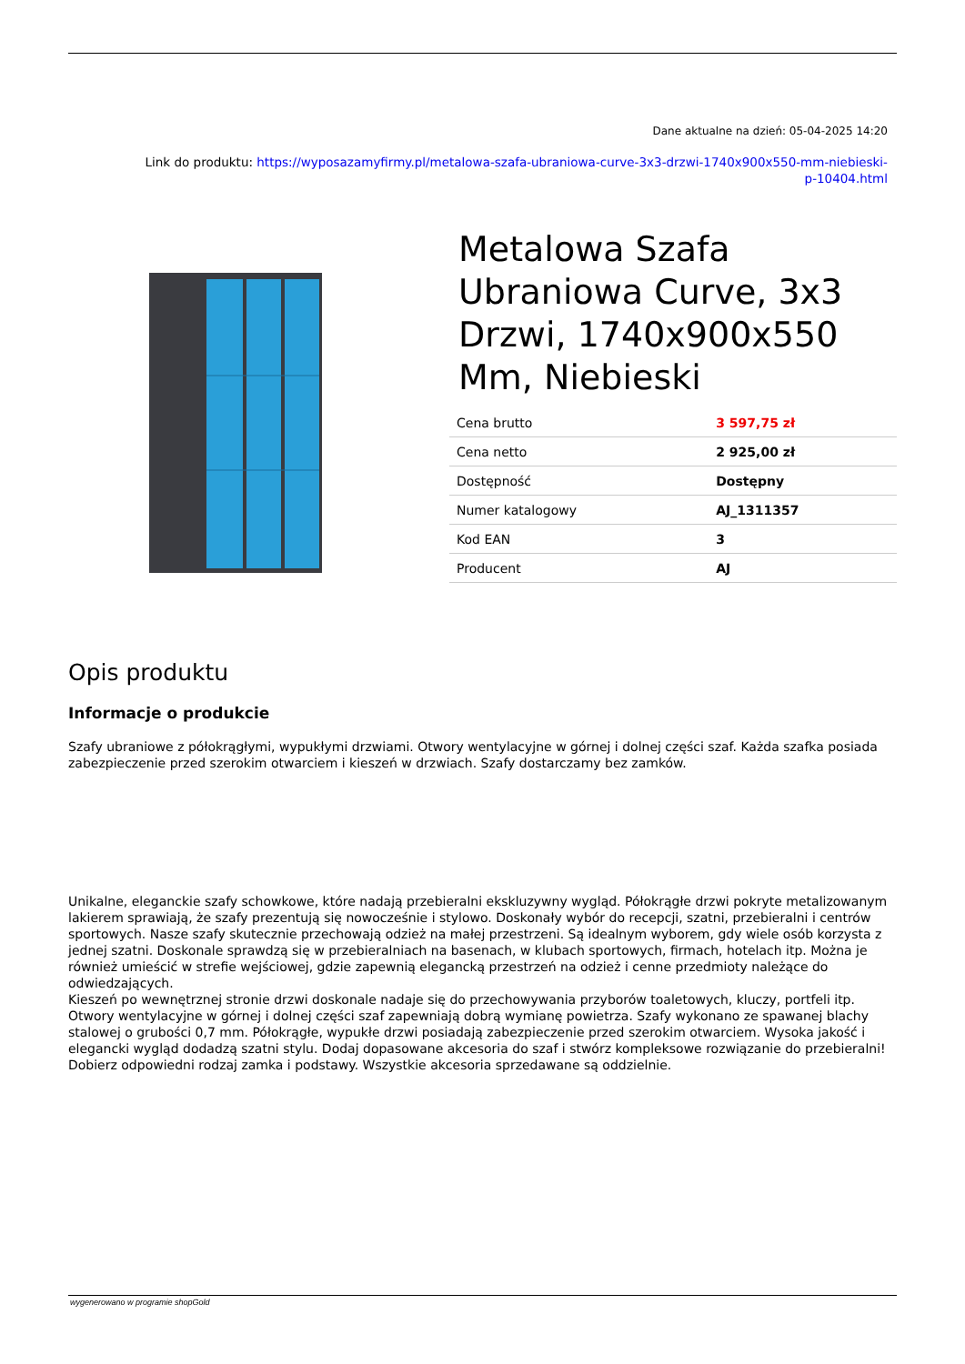Dane aktualne na dzień: 05-04-2025 14:20
Link do produktu: https://wyposazamyfirmy.pl/metalowa-szafa-ubraniowa-curve-3x3-drzwi-1740x900x550-mm-niebieski-
p-10404.html
Metalowa Szafa Ubraniowa Curve, 3x3 Drzwi, 1740x900x550 Mm, Niebieski
| Cena brutto | 3 597,75 zł |
| Cena netto | 2 925,00 zł |
| Dostępność | Dostępny |
| Numer katalogowy | AJ_1311357 |
| Kod EAN | 3 |
| Producent | AJ |
Opis produktu
Informacje o produkcie
Szafy ubraniowe z półokrągłymi, wypukłymi drzwiami. Otwory wentylacyjne w górnej i dolnej części szaf. Każda szafka posiada zabezpieczenie przed szerokim otwarciem i kieszeń w drzwiach. Szafy dostarczamy bez zamków.
Unikalne, eleganckie szafy schowkowe, które nadają przebieralni ekskluzywny wygląd. Półokrągłe drzwi pokryte metalizowanym lakierem sprawiają, że szafy prezentują się nowocześnie i stylowo. Doskonały wybór do recepcji, szatni, przebieralni i centrów sportowych. Nasze szafy skutecznie przechowają odzież na małej przestrzeni. Są idealnym wyborem, gdy wiele osób korzysta z jednej szatni. Doskonale sprawdzą się w przebieralniach na basenach, w klubach sportowych, firmach, hotelach itp. Można je również umieścić w strefie wejściowej, gdzie zapewnią elegancką przestrzeń na odzież i cenne przedmioty należące do odwiedzających.
Kieszeń po wewnętrznej stronie drzwi doskonale nadaje się do przechowywania przyborów toaletowych, kluczy, portfeli itp. Otwory wentylacyjne w górnej i dolnej części szaf zapewniają dobrą wymianę powietrza. Szafy wykonano ze spawanej blachy stalowej o grubości 0,7 mm. Półokrągłe, wypukłe drzwi posiadają zabezpieczenie przed szerokim otwarciem. Wysoka jakość i elegancki wygląd dodadzą szatni stylu. Dodaj dopasowane akcesoria do szaf i stwórz kompleksowe rozwiązanie do przebieralni! Dobierz odpowiedni rodzaj zamka i podstawy. Wszystkie akcesoria sprzedawane są oddzielnie.
wygenerowano w programie shopGold